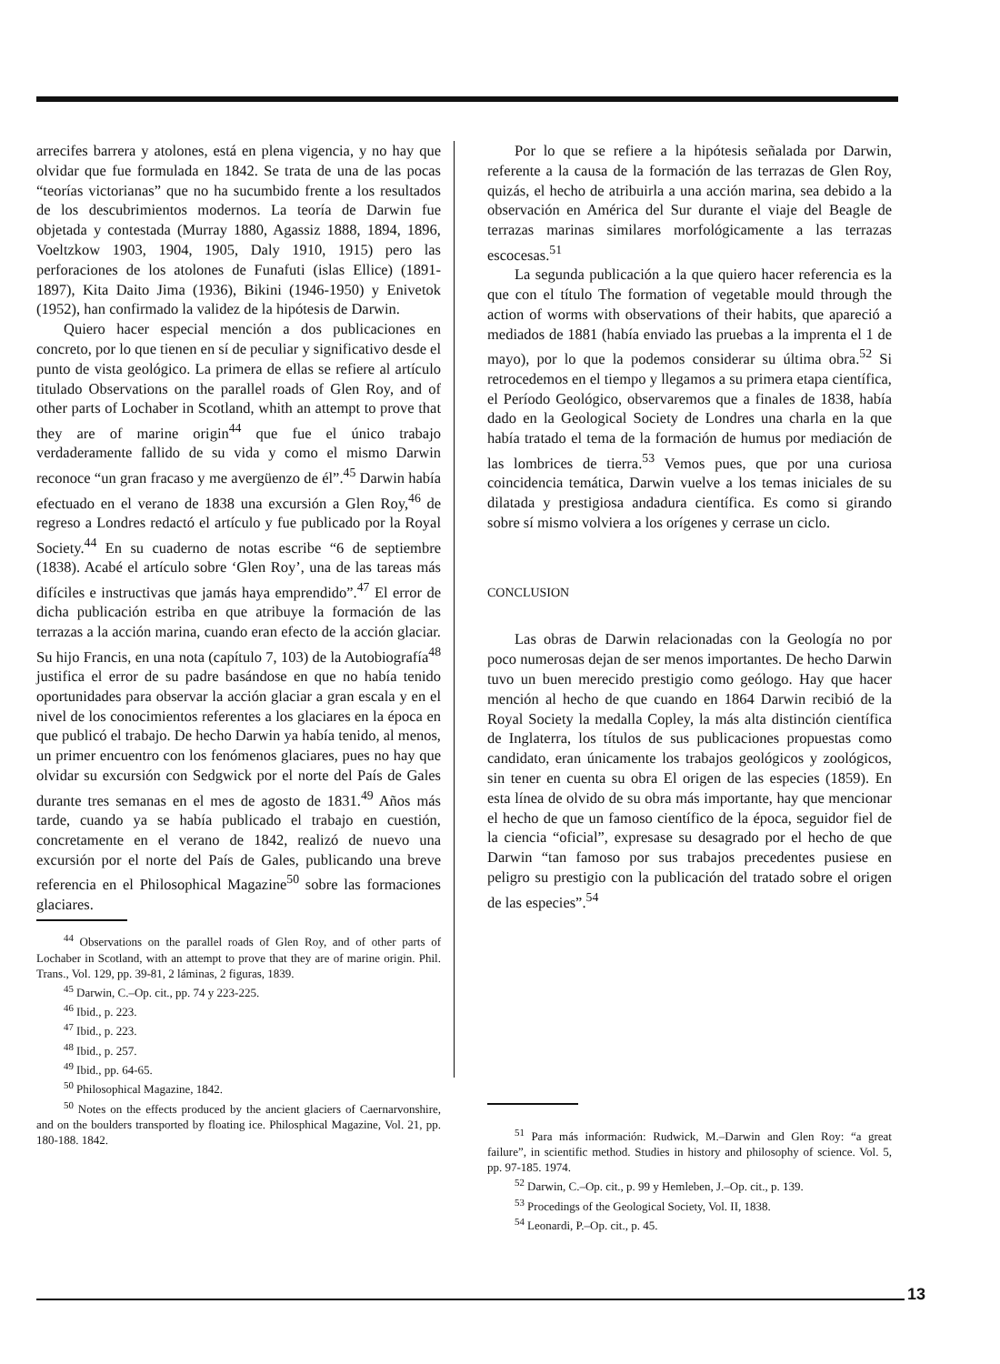arrecifes barrera y atolones, está en plena vigencia, y no hay que olvidar que fue formulada en 1842. Se trata de una de las pocas “teorías victorianas” que no ha sucumbido frente a los resultados de los descubrimientos modernos. La teoría de Darwin fue objetada y contestada (Murray 1880, Agassiz 1888, 1894, 1896, Voeltzkow 1903, 1904, 1905, Daly 1910, 1915) pero las perforaciones de los atolones de Funafuti (islas Ellice) (1891-1897), Kita Daito Jima (1936), Bikini (1946-1950) y Enivetok (1952), han confirmado la validez de la hipótesis de Darwin.
Quiero hacer especial mención a dos publicaciones en concreto, por lo que tienen en sí de peculiar y significativo desde el punto de vista geológico. La primera de ellas se refiere al artículo titulado Observations on the parallel roads of Glen Roy, and of other parts of Lochaber in Scotland, whith an attempt to prove that they are of marine origin<sup>44</sup> que fue el único trabajo verdaderamente fallido de su vida y como el mismo Darwin reconoce “un gran fracaso y me avergüenzo de él”.<sup>45</sup> Darwin había efectuado en el verano de 1838 una excursión a Glen Roy,<sup>46</sup> de regreso a Londres redactó el artículo y fue publicado por la Royal Society.<sup>44</sup> En su cuaderno de notas escribe “6 de septiembre (1838). Acabé el artículo sobre ‘Glen Roy’, una de las tareas más difíciles e instructivas que jamás haya emprendido”.<sup>47</sup> El error de dicha publicación estriba en que atribuye la formación de las terrazas a la acción marina, cuando eran efecto de la acción glaciar. Su hijo Francis, en una nota (capítulo 7, 103) de la Autobiografía<sup>48</sup> justifica el error de su padre basándose en que no había tenido oportunidades para observar la acción glaciar a gran escala y en el nivel de los conocimientos referentes a los glaciares en la época en que publicó el trabajo. De hecho Darwin ya había tenido, al menos, un primer encuentro con los fenómenos glaciares, pues no hay que olvidar su excursión con Sedgwick por el norte del País de Gales durante tres semanas en el mes de agosto de 1831.<sup>49</sup> Años más tarde, cuando ya se había publicado el trabajo en cuestión, concretamente en el verano de 1842, realizó de nuevo una excursión por el norte del País de Gales, publicando una breve referencia en el Philosophical Magazine<sup>50</sup> sobre las formaciones glaciares.
<sup>44</sup> Observations on the parallel roads of Glen Roy, and of other parts of Lochaber in Scotland, with an attempt to prove that they are of marine origin. Phil. Trans., Vol. 129, pp. 39-81, 2 láminas, 2 figuras, 1839.
<sup>45</sup> Darwin, C.–Op. cit., pp. 74 y 223-225.
<sup>46</sup> Ibid., p. 223.
<sup>47</sup> Ibid., p. 223.
<sup>48</sup> Ibid., p. 257.
<sup>49</sup> Ibid., pp. 64-65.
<sup>50</sup> Philosophical Magazine, 1842.
<sup>50</sup> Notes on the effects produced by the ancient glaciers of Caernarvonshire, and on the boulders transported by floating ice. Philosphical Magazine, Vol. 21, pp. 180-188. 1842.
Por lo que se refiere a la hipótesis señalada por Darwin, referente a la causa de la formación de las terrazas de Glen Roy, quizás, el hecho de atribuirla a una acción marina, sea debido a la observación en América del Sur durante el viaje del Beagle de terrazas marinas similares morfológicamente a las terrazas escocesas.<sup>51</sup>
La segunda publicación a la que quiero hacer referencia es la que con el título The formation of vegetable mould through the action of worms with observations of their habits, que apareció a mediados de 1881 (había enviado las pruebas a la imprenta el 1 de mayo), por lo que la podemos considerar su última obra.<sup>52</sup> Si retrocedemos en el tiempo y llegamos a su primera etapa científica, el Período Geológico, observaremos que a finales de 1838, había dado en la Geological Society de Londres una charla en la que había tratado el tema de la formación de humus por mediación de las lombrices de tierra.<sup>53</sup> Vemos pues, que por una curiosa coincidencia temática, Darwin vuelve a los temas iniciales de su dilatada y prestigiosa andadura científica. Es como si girando sobre sí mismo volviera a los orígenes y cerrase un ciclo.
CONCLUSION
Las obras de Darwin relacionadas con la Geología no por poco numerosas dejan de ser menos importantes. De hecho Darwin tuvo un buen merecido prestigio como geólogo. Hay que hacer mención al hecho de que cuando en 1864 Darwin recibió de la Royal Society la medalla Copley, la más alta distinción científica de Inglaterra, los títulos de sus publicaciones propuestas como candidato, eran únicamente los trabajos geológicos y zoológicos, sin tener en cuenta su obra El origen de las especies (1859). En esta línea de olvido de su obra más importante, hay que mencionar el hecho de que un famoso científico de la época, seguidor fiel de la ciencia “oficial”, expresase su desagrado por el hecho de que Darwin “tan famoso por sus trabajos precedentes pusiese en peligro su prestigio con la publicación del tratado sobre el origen de las especies”.<sup>54</sup>
<sup>51</sup> Para más información: Rudwick, M.–Darwin and Glen Roy: “a great failure”, in scientific method. Studies in history and philosophy of science. Vol. 5, pp. 97-185. 1974.
<sup>52</sup> Darwin, C.–Op. cit., p. 99 y Hemleben, J.–Op. cit., p. 139.
<sup>53</sup> Procedings of the Geological Society, Vol. II, 1838.
<sup>54</sup> Leonardi, P.–Op. cit., p. 45.
13